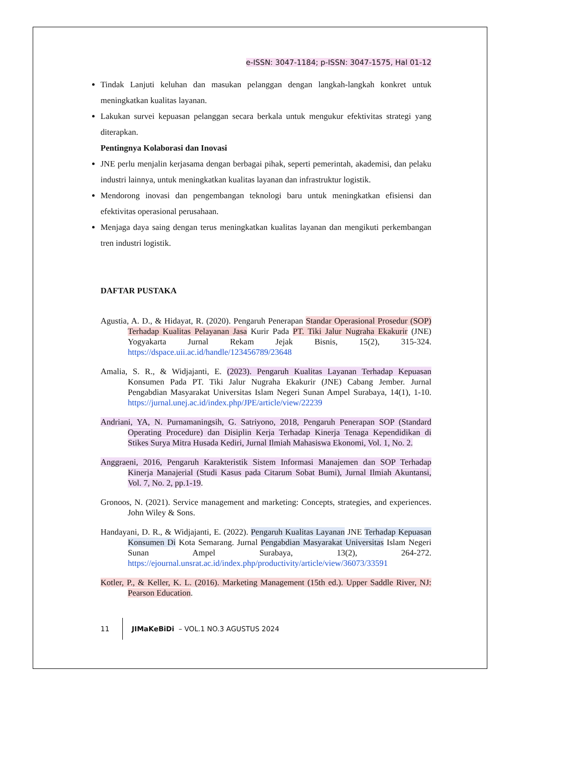e-ISSN: 3047-1184; p-ISSN: 3047-1575, Hal 01-12
Tindak Lanjuti keluhan dan masukan pelanggan dengan langkah-langkah konkret untuk meningkatkan kualitas layanan.
Lakukan survei kepuasan pelanggan secara berkala untuk mengukur efektivitas strategi yang diterapkan.
Pentingnya Kolaborasi dan Inovasi
JNE perlu menjalin kerjasama dengan berbagai pihak, seperti pemerintah, akademisi, dan pelaku industri lainnya, untuk meningkatkan kualitas layanan dan infrastruktur logistik.
Mendorong inovasi dan pengembangan teknologi baru untuk meningkatkan efisiensi dan efektivitas operasional perusahaan.
Menjaga daya saing dengan terus meningkatkan kualitas layanan dan mengikuti perkembangan tren industri logistik.
DAFTAR PUSTAKA
Agustia, A. D., & Hidayat, R. (2020). Pengaruh Penerapan Standar Operasional Prosedur (SOP) Terhadap Kualitas Pelayanan Jasa Kurir Pada PT. Tiki Jalur Nugraha Ekakurir (JNE) Yogyakarta Jurnal Rekam Jejak Bisnis, 15(2), 315-324. https://dspace.uii.ac.id/handle/123456789/23648
Amalia, S. R., & Widjajanti, E. (2023). Pengaruh Kualitas Layanan Terhadap Kepuasan Konsumen Pada PT. Tiki Jalur Nugraha Ekakurir (JNE) Cabang Jember. Jurnal Pengabdian Masyarakat Universitas Islam Negeri Sunan Ampel Surabaya, 14(1), 1-10. https://jurnal.unej.ac.id/index.php/JPE/article/view/22239
Andriani, YA, N. Purnamaningsih, G. Satriyono, 2018, Pengaruh Penerapan SOP (Standard Operating Procedure) dan Disiplin Kerja Terhadap Kinerja Tenaga Kependidikan di Stikes Surya Mitra Husada Kediri, Jurnal Ilmiah Mahasiswa Ekonomi, Vol. 1, No. 2.
Anggraeni, 2016, Pengaruh Karakteristik Sistem Informasi Manajemen dan SOP Terhadap Kinerja Manajerial (Studi Kasus pada Citarum Sobat Bumi), Jurnal Ilmiah Akuntansi, Vol. 7, No. 2, pp.1-19.
Gronoos, N. (2021). Service management and marketing: Concepts, strategies, and experiences. John Wiley & Sons.
Handayani, D. R., & Widjajanti, E. (2022). Pengaruh Kualitas Layanan JNE Terhadap Kepuasan Konsumen Di Kota Semarang. Jurnal Pengabdian Masyarakat Universitas Islam Negeri Sunan Ampel Surabaya, 13(2), 264-272. https://ejournal.unsrat.ac.id/index.php/productivity/article/view/36073/33591
Kotler, P., & Keller, K. L. (2016). Marketing Management (15th ed.). Upper Saddle River, NJ: Pearson Education.
11 JIMaKeBiDi – VOL.1 NO.3 AGUSTUS 2024